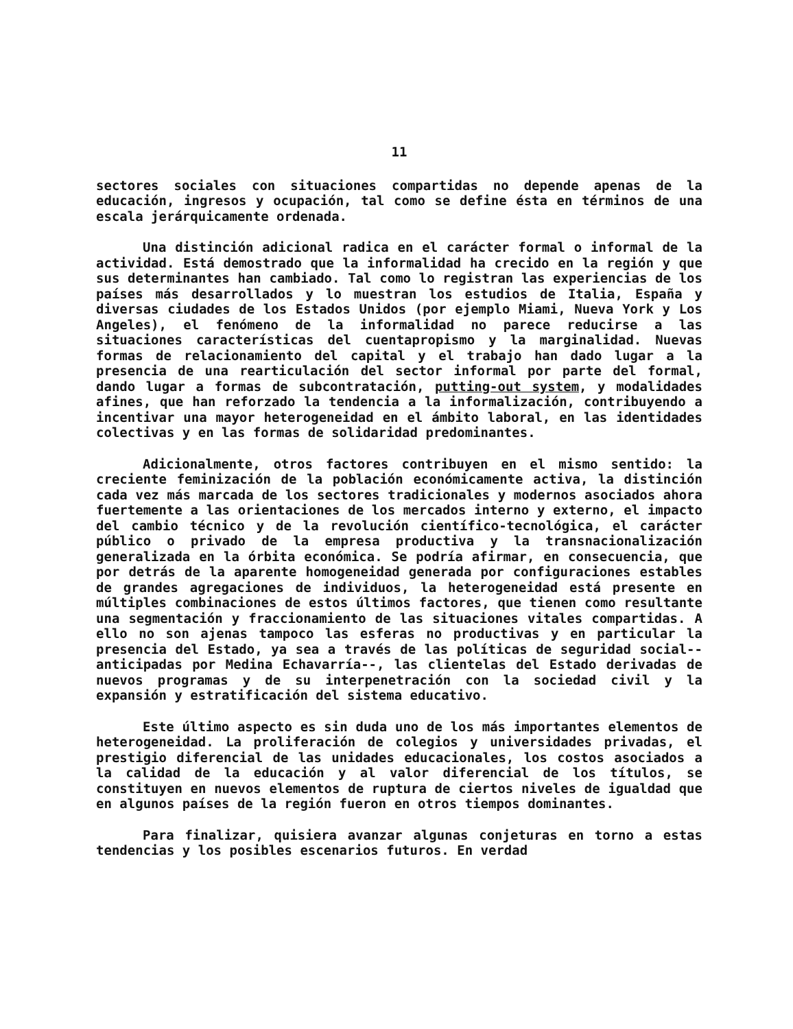11
sectores sociales con situaciones compartidas no depende apenas de la educación, ingresos y ocupación, tal como se define ésta en términos de una escala jerárquicamente ordenada.
Una distinción adicional radica en el carácter formal o informal de la actividad. Está demostrado que la informalidad ha crecido en la región y que sus determinantes han cambiado. Tal como lo registran las experiencias de los países más desarrollados y lo muestran los estudios de Italia, España y diversas ciudades de los Estados Unidos (por ejemplo Miami, Nueva York y Los Angeles), el fenómeno de la informalidad no parece reducirse a las situaciones características del cuentapropismo y la marginalidad. Nuevas formas de relacionamiento del capital y el trabajo han dado lugar a la presencia de una rearticulación del sector informal por parte del formal, dando lugar a formas de subcontratación, putting-out system, y modalidades afines, que han reforzado la tendencia a la informalización, contribuyendo a incentivar una mayor heterogeneidad en el ámbito laboral, en las identidades colectivas y en las formas de solidaridad predominantes.
Adicionalmente, otros factores contribuyen en el mismo sentido: la creciente feminización de la población económicamente activa, la distinción cada vez más marcada de los sectores tradicionales y modernos asociados ahora fuertemente a las orientaciones de los mercados interno y externo, el impacto del cambio técnico y de la revolución científico-tecnológica, el carácter público o privado de la empresa productiva y la transnacionalización generalizada en la órbita económica. Se podría afirmar, en consecuencia, que por detrás de la aparente homogeneidad generada por configuraciones estables de grandes agregaciones de individuos, la heterogeneidad está presente en múltiples combinaciones de estos últimos factores, que tienen como resultante una segmentación y fraccionamiento de las situaciones vitales compartidas. A ello no son ajenas tampoco las esferas no productivas y en particular la presencia del Estado, ya sea a través de las políticas de seguridad social--anticipadas por Medina Echavarría--, las clientelas del Estado derivadas de nuevos programas y de su interpenetración con la sociedad civil y la expansión y estratificación del sistema educativo.
Este último aspecto es sin duda uno de los más importantes elementos de heterogeneidad. La proliferación de colegios y universidades privadas, el prestigio diferencial de las unidades educacionales, los costos asociados a la calidad de la educación y al valor diferencial de los títulos, se constituyen en nuevos elementos de ruptura de ciertos niveles de igualdad que en algunos países de la región fueron en otros tiempos dominantes.
Para finalizar, quisiera avanzar algunas conjeturas en torno a estas tendencias y los posibles escenarios futuros. En verdad